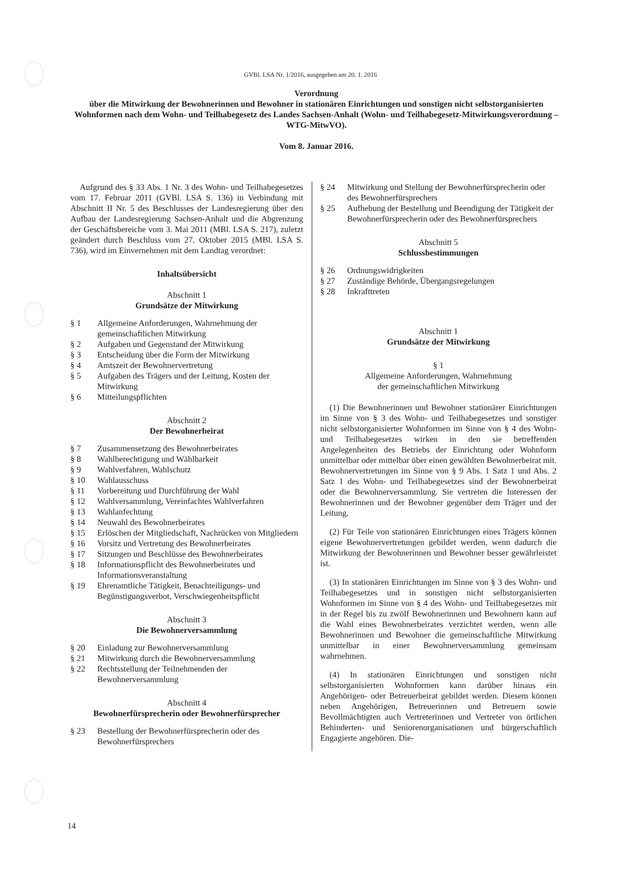GVBl. LSA Nr. 1/2016, ausgegeben am 20. 1. 2016
Verordnung
über die Mitwirkung der Bewohnerinnen und Bewohner in stationären Einrichtungen und sonstigen nicht selbstorganisierten Wohnformen nach dem Wohn- und Teilhabegesetz des Landes Sachsen-Anhalt (Wohn- und Teilhabegesetz-Mitwirkungsverordnung – WTG-MitwVO).
Vom 8. Januar 2016.
Aufgrund des § 33 Abs. 1 Nr. 3 des Wohn- und Teilhabegesetzes vom 17. Februar 2011 (GVBl. LSA S. 136) in Verbindung mit Abschnitt II Nr. 5 des Beschlusses der Landesregierung über den Aufbau der Landesregierung Sachsen-Anhalt und die Abgrenzung der Geschäftsbereiche vom 3. Mai 2011 (MBl. LSA S. 217), zuletzt geändert durch Beschluss vom 27. Oktober 2015 (MBl. LSA S. 736), wird im Einvernehmen mit dem Landtag verordnet:
Inhaltsübersicht
Abschnitt 1
Grundsätze der Mitwirkung
| § 1 | Allgemeine Anforderungen, Wahrnehmung der gemeinschaftlichen Mitwirkung |
| § 2 | Aufgaben und Gegenstand der Mitwirkung |
| § 3 | Entscheidung über die Form der Mitwirkung |
| § 4 | Amtszeit der Bewohnervertretung |
| § 5 | Aufgaben des Trägers und der Leitung, Kosten der Mitwirkung |
| § 6 | Mitteilungspflichten |
Abschnitt 2
Der Bewohnerbeirat
| § 7 | Zusammensetzung des Bewohnerbeirates |
| § 8 | Wahlberechtigung und Wählbarkeit |
| § 9 | Wahlverfahren, Wahlschutz |
| § 10 | Wahlausschuss |
| § 11 | Vorbereitung und Durchführung der Wahl |
| § 12 | Wahlversammlung, Vereinfachtes Wahlverfahren |
| § 13 | Wahlanfechtung |
| § 14 | Neuwahl des Bewohnerbeirates |
| § 15 | Erlöschen der Mitgliedschaft, Nachrücken von Mitgliedern |
| § 16 | Vorsitz und Vertretung des Bewohnerbeirates |
| § 17 | Sitzungen und Beschlüsse des Bewohnerbeirates |
| § 18 | Informationspflicht des Bewohnerbeirates und Informationsveranstaltung |
| § 19 | Ehrenamtliche Tätigkeit, Benachteiligungs- und Begünstigungsverbot, Verschwiegenheitspflicht |
Abschnitt 3
Die Bewohnerversammlung
| § 20 | Einladung zur Bewohnerversammlung |
| § 21 | Mitwirkung durch die Bewohnerversammlung |
| § 22 | Rechtsstellung der Teilnehmenden der Bewohnerversammlung |
Abschnitt 4
Bewohnerfürsprecherin oder Bewohnerfürsprecher
| § 23 | Bestellung der Bewohnerfürsprecherin oder des Bewohnerfürsprechers |
| § 24 | Mitwirkung und Stellung der Bewohnerfürsprecherin oder des Bewohnerfürsprechers |
| § 25 | Aufhebung der Bestellung und Beendigung der Tätigkeit der Bewohnerfürsprecherin oder des Bewohnerfürsprechers |
Abschnitt 5
Schlussbestimmungen
| § 26 | Ordnungswidrigkeiten |
| § 27 | Zuständige Behörde, Übergangsregelungen |
| § 28 | Inkrafttreten |
Abschnitt 1
Grundsätze der Mitwirkung
§ 1
Allgemeine Anforderungen, Wahrnehmung
der gemeinschaftlichen Mitwirkung
(1) Die Bewohnerinnen und Bewohner stationärer Einrichtungen im Sinne von § 3 des Wohn- und Teilhabegesetzes und sonstiger nicht selbstorganisierter Wohnformen im Sinne von § 4 des Wohn- und Teilhabegesetzes wirken in den sie betreffenden Angelegenheiten des Betriebs der Einrichtung oder Wohnform unmittelbar oder mittelbar über einen gewählten Bewohnerbeirat mit. Bewohnervertretungen im Sinne von § 9 Abs. 1 Satz 1 und Abs. 2 Satz 1 des Wohn- und Teilhabegesetzes sind der Bewohnerbeirat oder die Bewohnerversammlung. Sie vertreten die Interessen der Bewohnerinnen und der Bewohner gegenüber dem Träger und der Leitung.
(2) Für Teile von stationären Einrichtungen eines Trägers können eigene Bewohnervertretungen gebildet werden, wenn dadurch die Mitwirkung der Bewohnerinnen und Bewohner besser gewährleistet ist.
(3) In stationären Einrichtungen im Sinne von § 3 des Wohn- und Teilhabegesetzes und in sonstigen nicht selbstorganisierten Wohnformen im Sinne von § 4 des Wohn- und Teilhabegesetzes mit in der Regel bis zu zwölf Bewohnerinnen und Bewohnern kann auf die Wahl eines Bewohnerbeirates verzichtet werden, wenn alle Bewohnerinnen und Bewohner die gemeinschaftliche Mitwirkung unmittelbar in einer Bewohnerversammlung gemeinsam wahrnehmen.
(4) In stationären Einrichtungen und sonstigen nicht selbstorganisierten Wohnformen kann darüber hinaus ein Angehörigen- oder Betreuerbeirat gebildet werden. Diesem können neben Angehörigen, Betreuerinnen und Betreuern sowie Bevollmächtigten auch Vertreterinnen und Vertreter von örtlichen Behinderten- und Seniorenorganisationen und bürgerschaftlich Engagierte angehören. Die-
14